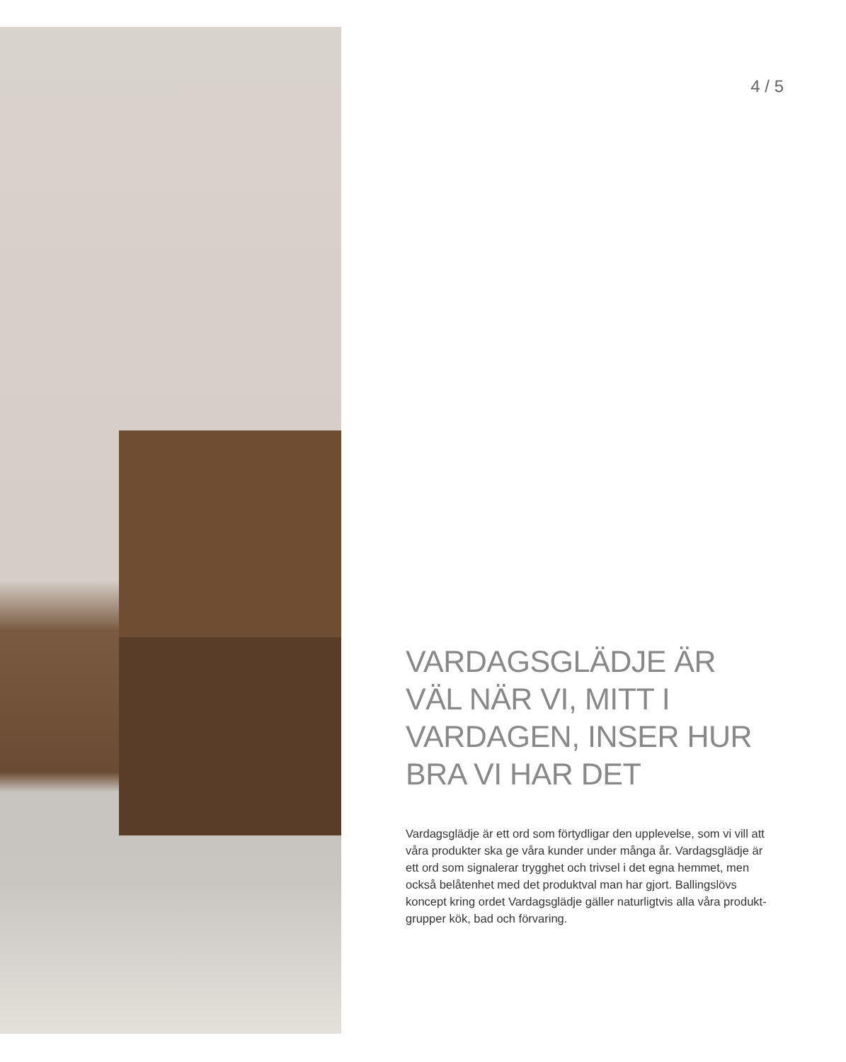4 / 5
VARDAGSGLÄDJE ÄR VÄL NÄR VI, MITT I VARDAGEN, INSER HUR BRA VI HAR DET
Vardagsglädje är ett ord som förtydligar den upplevelse, som vi vill att våra produkter ska ge våra kunder under många år. Vardagsglädje är ett ord som signalerar trygghet och trivsel i det egna hemmet, men också belåtenhet med det produktval man har gjort. Ballingslövs koncept kring ordet Vardagsglädje gäller naturligtvis alla våra produkt-grupper kök, bad och förvaring.